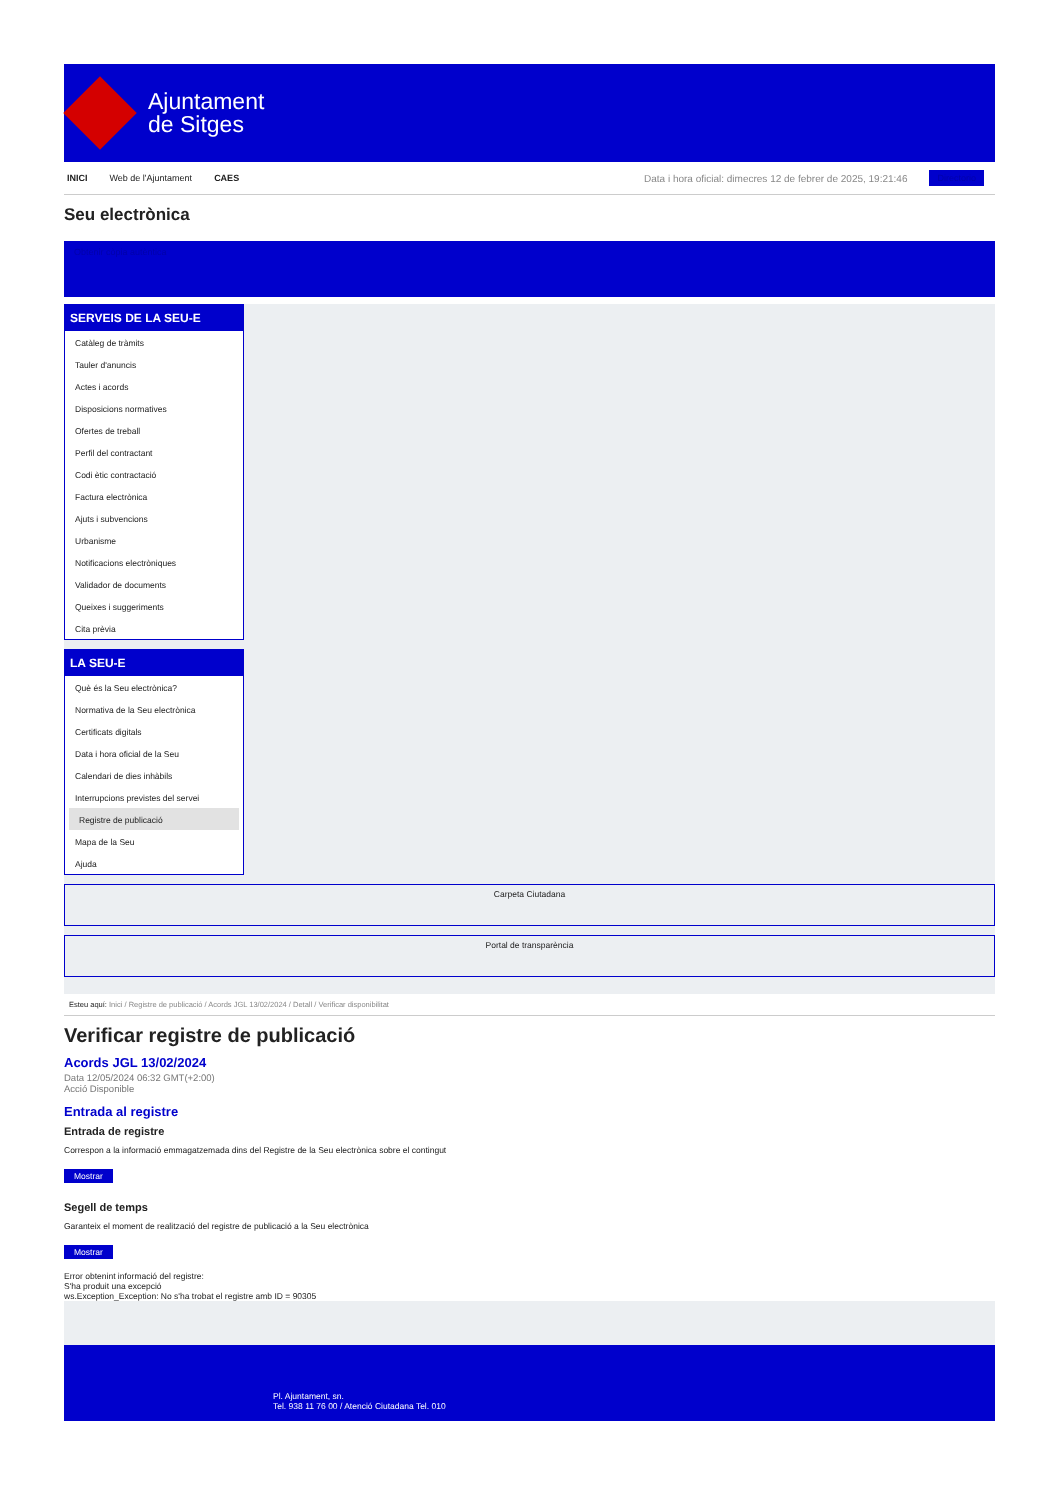Ajuntament
de Sitges
INICI Web de l'Ajuntament CAES Data i hora oficial: dimecres 12 de febrer de 2025, 19:21:46 Directorio
Seu electrònica
Obtenir còpia autèntica
SERVEIS DE LA SEU-E
Catàleg de tràmits
Tauler d'anuncis
Actes i acords
Disposicions normatives
Ofertes de treball
Perfil del contractant
Codi ètic contractació
Factura electrònica
Ajuts i subvencions
Urbanisme
Notificacions electròniques
Validador de documents
Queixes i suggeriments
Cita prèvia
LA SEU-E
Què és la Seu electrònica?
Normativa de la Seu electrònica
Certificats digitals
Data i hora oficial de la Seu
Calendari de dies inhàbils
Interrupcions previstes del servei
Registre de publicació
Mapa de la Seu
Ajuda
Carpeta Ciutadana
Portal de transparència
Esteu aquí: Inici / Registre de publicació / Acords JGL 13/02/2024 / Detall / Verificar disponibilitat
Verificar registre de publicació
Acords JGL 13/02/2024
Data 12/05/2024 06:32 GMT(+2:00)
Acció Disponible
Entrada al registre
Entrada de registre
Correspon a la informació emmagatzemada dins del Registre de la Seu electrònica sobre el contingut
Mostrar
Segell de temps
Garanteix el moment de realització del registre de publicació a la Seu electrònica
Mostrar
Error obtenint informació del registre:
S'ha produit una excepció
ws.Exception_Exception: No s'ha trobat el registre amb ID = 90305
Pl. Ajuntament, sn.
Tel. 938 11 76 00 / Atenció Ciutadana Tel. 010